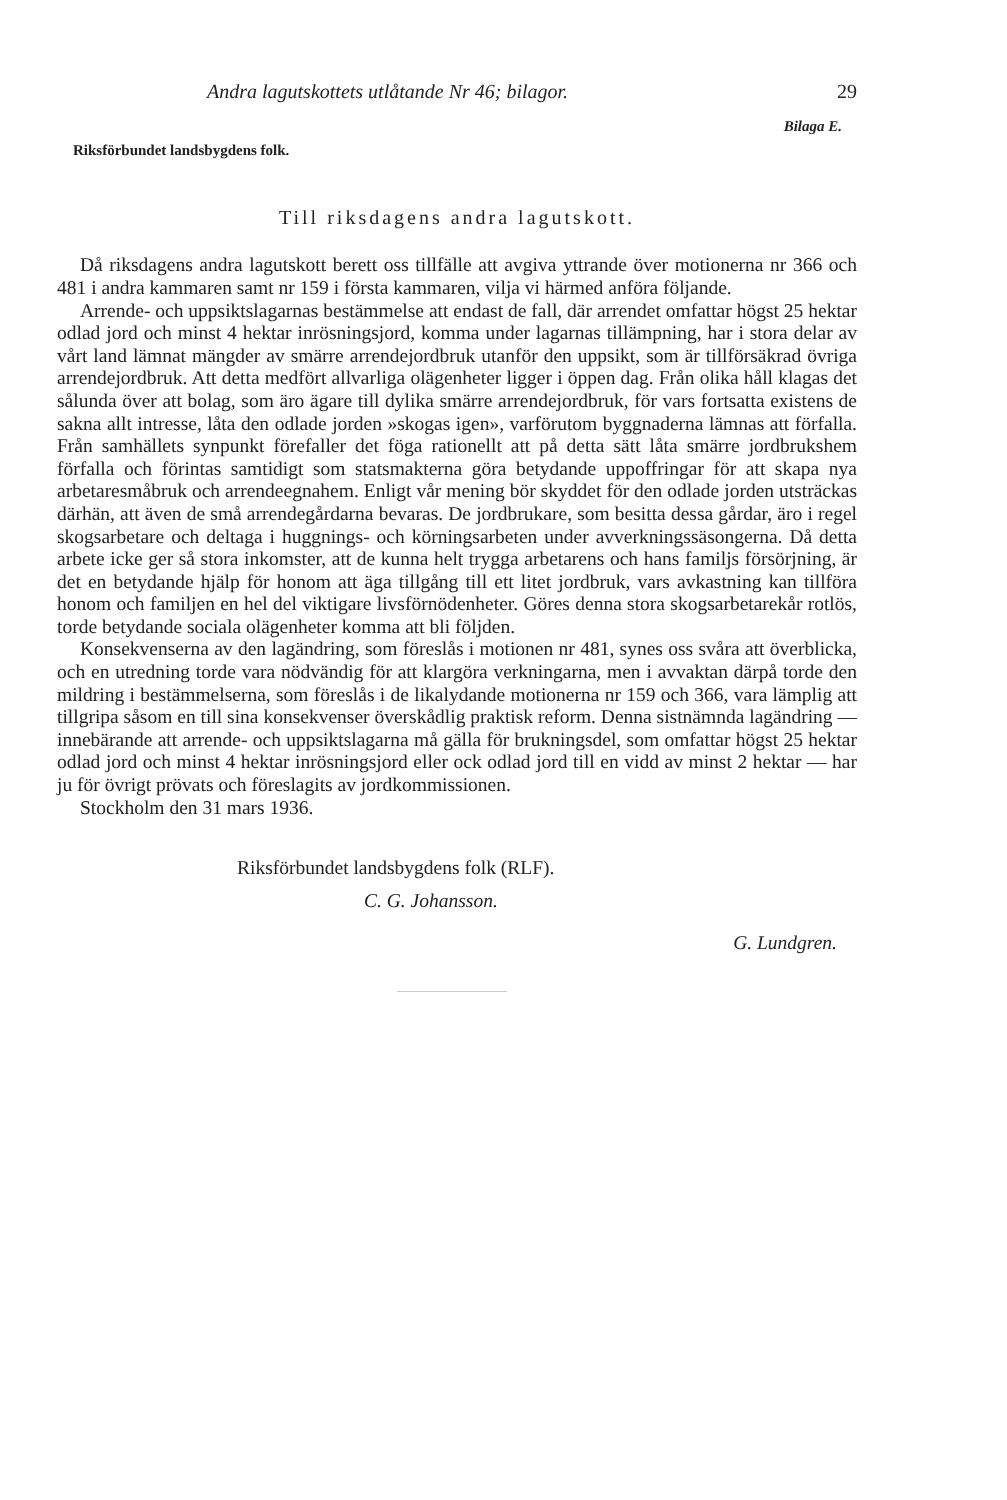Andra lagutskottets utlåtande Nr 46; bilagor. 29
Bilaga E.
Riksförbundet landsbygdens folk.
Till riksdagens andra lagutskott.
Då riksdagens andra lagutskott berett oss tillfälle att avgiva yttrande över motionerna nr 366 och 481 i andra kammaren samt nr 159 i första kammaren, vilja vi härmed anföra följande.
Arrende- och uppsiktslagarnas bestämmelse att endast de fall, där arrendet omfattar högst 25 hektar odlad jord och minst 4 hektar inrösningsjord, komma under lagarnas tillämpning, har i stora delar av vårt land lämnat mängder av smärre arrendejordbruk utanför den uppsikt, som är tillförsäkrad övriga arrendejordbruk. Att detta medfört allvarliga olägenheter ligger i öppen dag. Från olika håll klagas det sålunda över att bolag, som äro ägare till dylika smärre arrendejordbruk, för vars fortsatta existens de sakna allt intresse, låta den odlade jorden »skogas igen», varförutom byggnaderna lämnas att förfalla. Från samhällets synpunkt förefaller det föga rationellt att på detta sätt låta smärre jordbrukshem förfalla och förintas samtidigt som statsmakterna göra betydande uppoffringar för att skapa nya arbetaresmåbruk och arrendeegnahem. Enligt vår mening bör skyddet för den odlade jorden utsträckas därhän, att även de små arrendegårdarna bevaras. De jordbrukare, som besitta dessa gårdar, äro i regel skogsarbetare och deltaga i huggnings- och körningsarbeten under avverkningssäsongerna. Då detta arbete icke ger så stora inkomster, att de kunna helt trygga arbetarens och hans familjs försörjning, är det en betydande hjälp för honom att äga tillgång till ett litet jordbruk, vars avkastning kan tillföra honom och familjen en hel del viktigare livsförnödenheter. Göres denna stora skogsarbetarekår rotlös, torde betydande sociala olägenheter komma att bli följden.
Konsekvenserna av den lagändring, som föreslås i motionen nr 481, synes oss svåra att överblicka, och en utredning torde vara nödvändig för att klargöra verkningarna, men i avvaktan därpå torde den mildring i bestämmelserna, som föreslås i de likalydande motionerna nr 159 och 366, vara lämplig att tillgripa såsom en till sina konsekvenser överskådlig praktisk reform. Denna sistnämnda lagändring — innebärande att arrende- och uppsiktslagarna må gälla för brukningsdel, som omfattar högst 25 hektar odlad jord och minst 4 hektar inrösningsjord eller ock odlad jord till en vidd av minst 2 hektar — har ju för övrigt prövats och föreslagits av jordkommissionen.
Stockholm den 31 mars 1936.
Riksförbundet landsbygdens folk (RLF).
C. G. Johansson.
G. Lundgren.